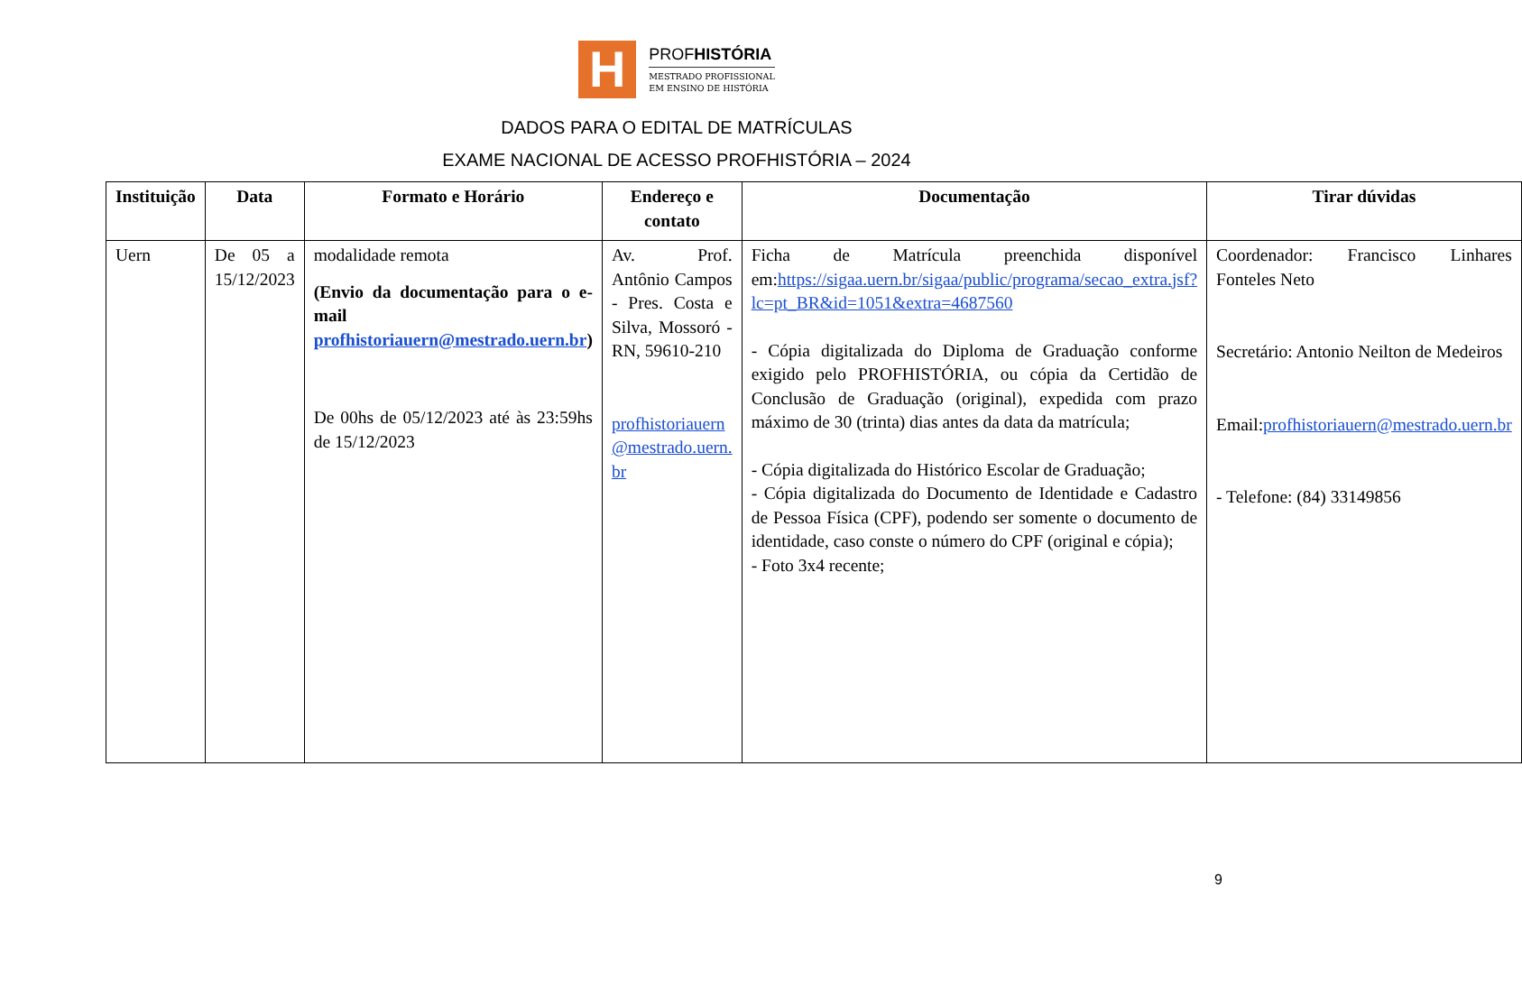H
PROFHISTÓRIA
MESTRADO PROFISSIONAL
EM ENSINO DE HISTÓRIA
DADOS PARA O EDITAL DE MATRÍCULAS
EXAME NACIONAL DE ACESSO PROFHISTÓRIA – 2024
| Instituição | Data | Formato e Horário | Endereço e contato | Documentação | Tirar dúvidas |
| --- | --- | --- | --- | --- | --- |
| Uern | De 05 a 15/12/2023 | modalidade remota (Envio da documentação para o e-mail profhistoriauern@mestrado.uern.br ) De 00hs de 05/12/2023 até às 23:59hs de 15/12/2023 | Av. Prof. Antônio Campos - Pres. Costa e Silva, Mossoró - RN, 59610-210 profhistoriauern @mestrado.uern. br | Ficha de Matrícula preenchida disponível em: https://sigaa.uern.br/sigaa/public/programa/secao_extra.jsf?lc=pt_BR&id=1051&extra=4687560 - Cópia digitalizada do Diploma de Graduação conforme exigido pelo PROFHISTÓRIA, ou cópia da Certidão de Conclusão de Graduação (original), expedida com prazo máximo de 30 (trinta) dias antes da data da matrícula; - Cópia digitalizada do Histórico Escolar de Graduação; - Cópia digitalizada do Documento de Identidade e Cadastro de Pessoa Física (CPF), podendo ser somente o documento de identidade, caso conste o número do CPF (original e cópia); - Foto 3x4 recente; | Coordenador: Francisco Linhares Fonteles Neto Secretário: Antonio Neilton de Medeiros Email: profhistoriauern@mestrado.uern.br - Telefone: (84) 33149856 |
9